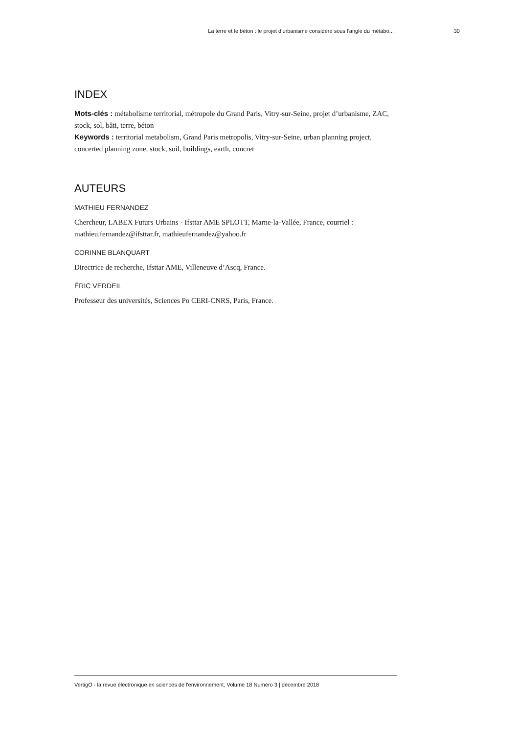La terre et le béton : le projet d’urbanisme considéré sous l’angle du métabo... 30
INDEX
Mots-clés : métabolisme territorial, métropole du Grand Paris, Vitry-sur-Seine, projet d’urbanisme, ZAC, stock, sol, bâti, terre, béton
Keywords : territorial metabolism, Grand Paris metropolis, Vitry-sur-Seine, urban planning project, concerted planning zone, stock, soil, buildings, earth, concret
AUTEURS
MATHIEU FERNANDEZ
Chercheur, LABEX Futurs Urbains - Ifsttar AME SPLOTT, Marne-la-Vallée, France, courriel : mathieu.fernandez@ifsttar.fr, mathieufernandez@yahoo.fr
CORINNE BLANQUART
Directrice de recherche, Ifsttar AME, Villeneuve d’Ascq, France.
ÉRIC VERDEIL
Professeur des universités, Sciences Po CERI-CNRS, Paris, France.
VertigO - la revue électronique en sciences de l'environnement, Volume 18 Numéro 3 | décembre 2018